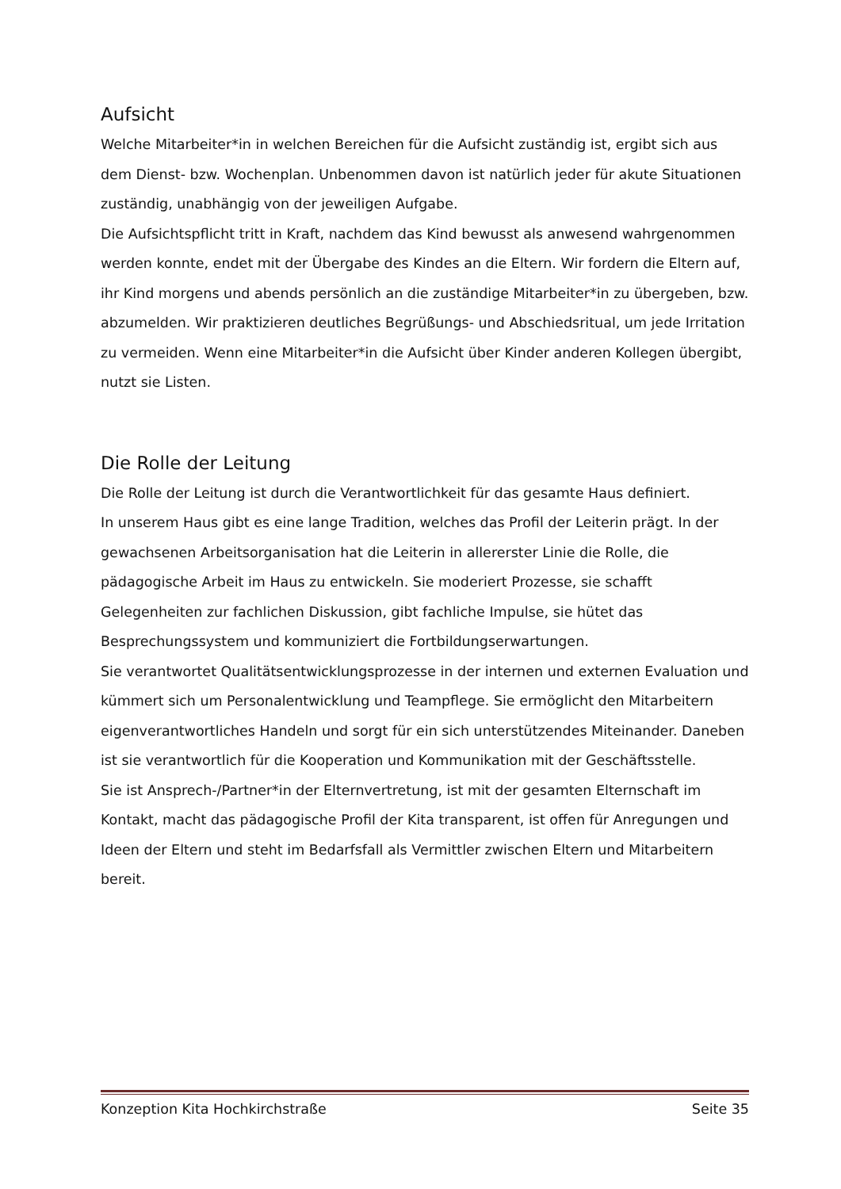Aufsicht
Welche Mitarbeiter*in in welchen Bereichen für die Aufsicht zuständig ist, ergibt sich aus dem Dienst- bzw. Wochenplan. Unbenommen davon ist natürlich jeder für akute Situationen zuständig, unabhängig von der jeweiligen Aufgabe.
Die Aufsichtspflicht tritt in Kraft, nachdem das Kind bewusst als anwesend wahrgenommen werden konnte, endet mit der Übergabe des Kindes an die Eltern. Wir fordern die Eltern auf, ihr Kind morgens und abends persönlich an die zuständige Mitarbeiter*in zu übergeben, bzw. abzumelden. Wir praktizieren deutliches Begrüßungs- und Abschiedsritual, um jede Irritation zu vermeiden. Wenn eine Mitarbeiter*in die Aufsicht über Kinder anderen Kollegen übergibt, nutzt sie Listen.
Die Rolle der Leitung
Die Rolle der Leitung ist durch die Verantwortlichkeit für das gesamte Haus definiert.
In unserem Haus gibt es eine lange Tradition, welches das Profil der Leiterin prägt. In der gewachsenen Arbeitsorganisation hat die Leiterin in allererster Linie die Rolle, die pädagogische Arbeit im Haus zu entwickeln. Sie moderiert Prozesse, sie schafft Gelegenheiten zur fachlichen Diskussion, gibt fachliche Impulse, sie hütet das Besprechungssystem und kommuniziert die Fortbildungserwartungen.
Sie verantwortet Qualitätsentwicklungsprozesse in der internen und externen Evaluation und kümmert sich um Personalentwicklung und Teampflege. Sie ermöglicht den Mitarbeitern eigenverantwortliches Handeln und sorgt für ein sich unterstützendes Miteinander. Daneben ist sie verantwortlich für die Kooperation und Kommunikation mit der Geschäftsstelle.
Sie ist Ansprech-/Partner*in der Elternvertretung, ist mit der gesamten Elternschaft im Kontakt, macht das pädagogische Profil der Kita transparent, ist offen für Anregungen und Ideen der Eltern und steht im Bedarfsfall als Vermittler zwischen Eltern und Mitarbeitern bereit.
Konzeption Kita Hochkirchstraße Seite 35